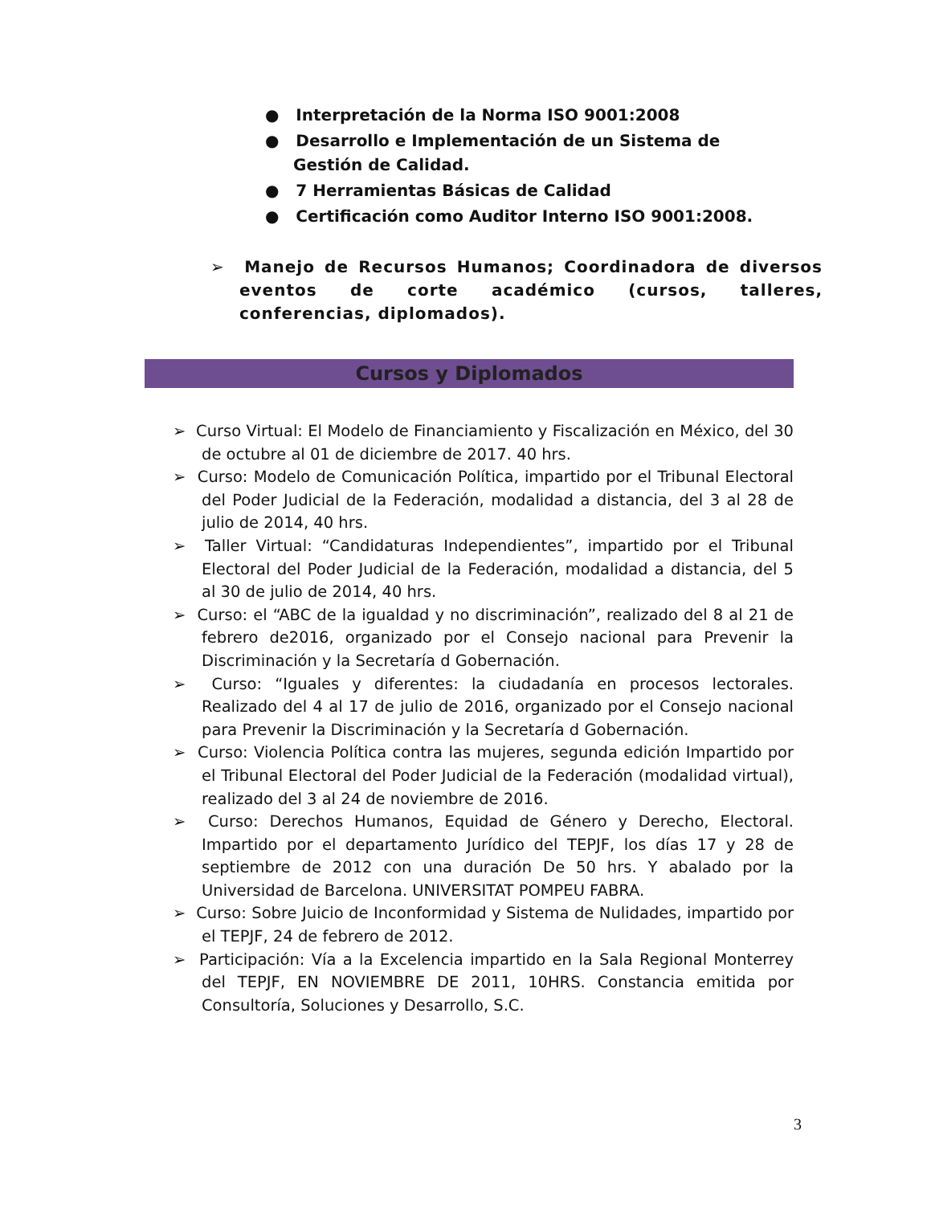● Interpretación de la Norma ISO 9001:2008
● Desarrollo e Implementación de un Sistema de Gestión de Calidad.
● 7 Herramientas Básicas de Calidad
● Certificación como Auditor Interno ISO 9001:2008.
➢ Manejo de Recursos Humanos; Coordinadora de diversos eventos de corte académico (cursos, talleres, conferencias, diplomados).
Cursos y Diplomados
➢ Curso Virtual: El Modelo de Financiamiento y Fiscalización en México, del 30 de octubre al 01 de diciembre de 2017. 40 hrs.
➢ Curso: Modelo de Comunicación Política, impartido por el Tribunal Electoral del Poder Judicial de la Federación, modalidad a distancia, del 3 al 28 de julio de 2014, 40 hrs.
➢ Taller Virtual: “Candidaturas Independientes”, impartido por el Tribunal Electoral del Poder Judicial de la Federación, modalidad a distancia, del 5 al 30 de julio de 2014, 40 hrs.
➢ Curso: el “ABC de la igualdad y no discriminación”, realizado del 8 al 21 de febrero de2016, organizado por el Consejo nacional para Prevenir la Discriminación y la Secretaría d Gobernación.
➢ Curso: “Iguales y diferentes: la ciudadanía en procesos lectorales. Realizado del 4 al 17 de julio de 2016, organizado por el Consejo nacional para Prevenir la Discriminación y la Secretaría d Gobernación.
➢ Curso: Violencia Política contra las mujeres, segunda edición Impartido por el Tribunal Electoral del Poder Judicial de la Federación (modalidad virtual), realizado del 3 al 24 de noviembre de 2016.
➢ Curso: Derechos Humanos, Equidad de Género y Derecho, Electoral. Impartido por el departamento Jurídico del TEPJF, los días 17 y 28 de septiembre de 2012 con una duración De 50 hrs. Y abalado por la Universidad de Barcelona. UNIVERSITAT POMPEU FABRA.
➢ Curso: Sobre Juicio de Inconformidad y Sistema de Nulidades, impartido por el TEPJF, 24 de febrero de 2012.
➢ Participación: Vía a la Excelencia impartido en la Sala Regional Monterrey del TEPJF, EN NOVIEMBRE DE 2011, 10HRS. Constancia emitida por Consultoría, Soluciones y Desarrollo, S.C.
3